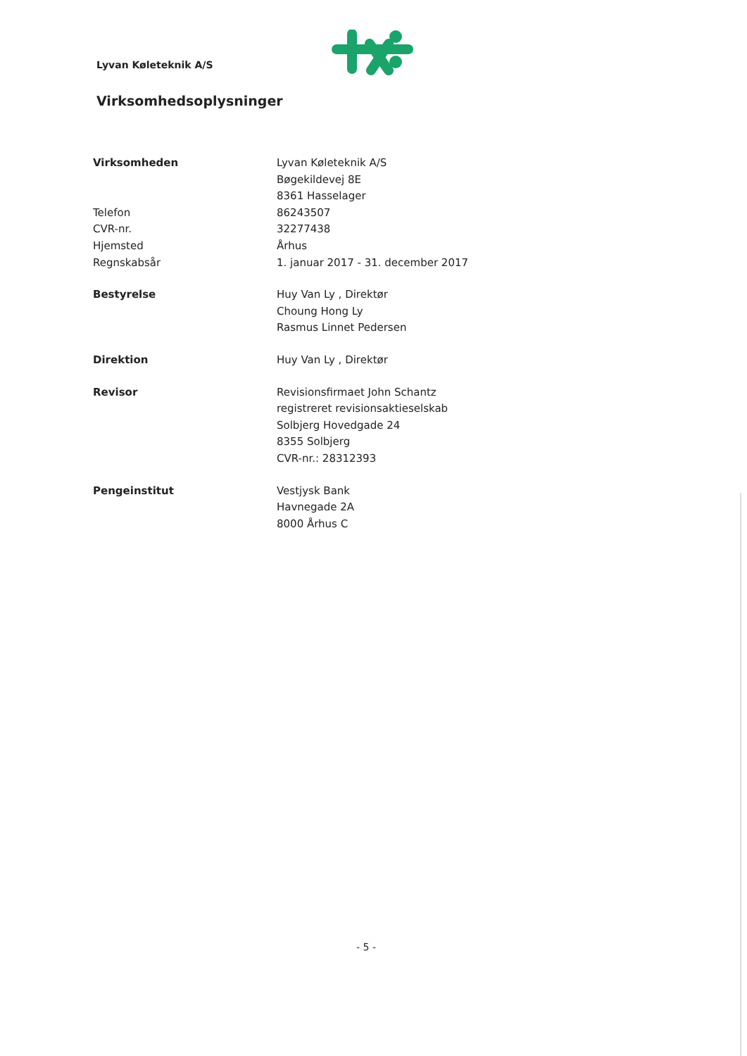Lyvan Køleteknik A/S
Virksomhedsoplysninger
Virksomheden Lyvan Køleteknik A/S
Bøgekildevej 8E
8361 Hasselager
Telefon 86243507
CVR-nr. 32277438
Hjemsted Århus
Regnskabsår 1. januar 2017 - 31. december 2017
Bestyrelse Huy Van Ly , Direktør
Choung Hong Ly
Rasmus Linnet Pedersen
Direktion Huy Van Ly , Direktør
Revisor Revisionsfirmaet John Schantz
registreret revisionsaktieselskab
Solbjerg Hovedgade 24
8355 Solbjerg
CVR-nr.: 28312393
Pengeinstitut Vestjysk Bank
Havnegade 2A
8000 Århus C
- 5 -